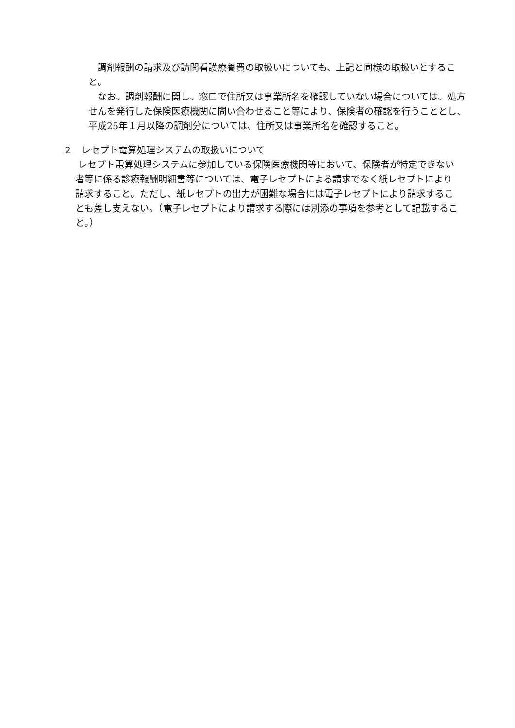調剤報酬の請求及び訪問看護療養費の取扱いについても、上記と同様の取扱いとすること。
なお、調剤報酬に関し、窓口で住所又は事業所名を確認していない場合については、処方せんを発行した保険医療機関に問い合わせること等により、保険者の確認を行うこととし、平成25年１月以降の調剤分については、住所又は事業所名を確認すること。
２　レセプト電算処理システムの取扱いについて
レセプト電算処理システムに参加している保険医療機関等において、保険者が特定できない者等に係る診療報酬明細書等については、電子レセプトによる請求でなく紙レセプトにより請求すること。ただし、紙レセプトの出力が困難な場合には電子レセプトにより請求することも差し支えない。（電子レセプトにより請求する際には別添の事項を参考として記載すること。）